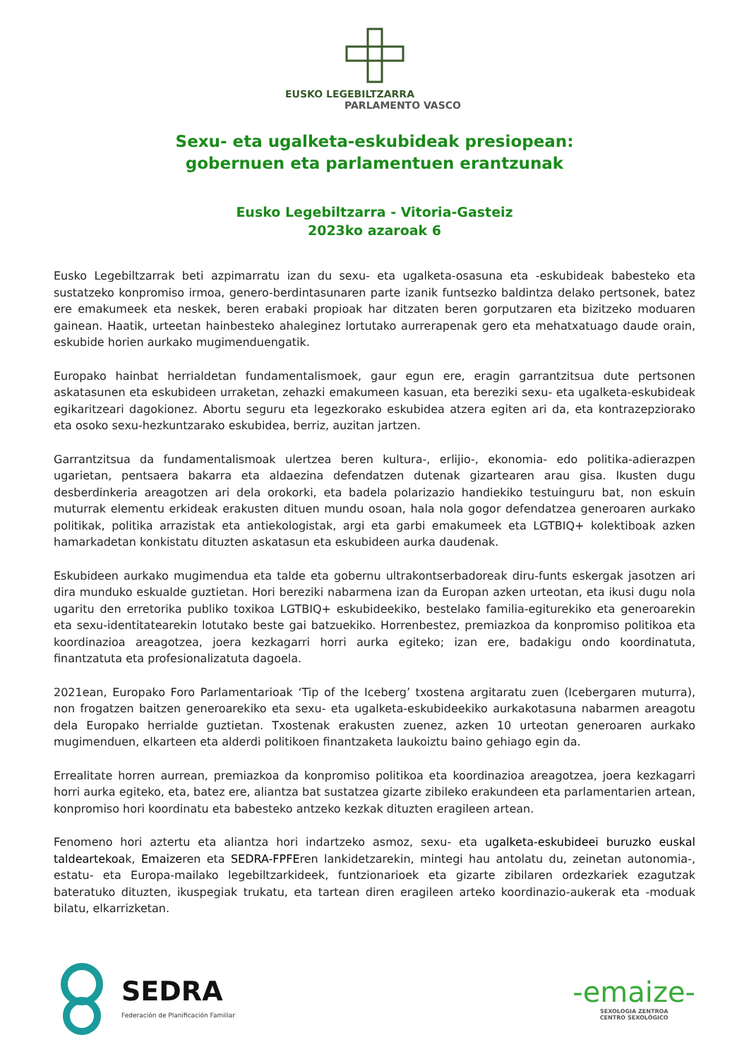EUSKO LEGEBILTZARRA
PARLAMENTO VASCO
Sexu- eta ugalketa-eskubideak presiopean:
gobernuen eta parlamentuen erantzunak
Eusko Legebiltzarra - Vitoria-Gasteiz
2023ko azaroak 6
Eusko Legebiltzarrak beti azpimarratu izan du sexu- eta ugalketa-osasuna eta -eskubideak babesteko eta sustatzeko konpromiso irmoa, genero-berdintasunaren parte izanik funtsezko baldintza delako pertsonek, batez ere emakumeek eta neskek, beren erabaki propioak har ditzaten beren gorputzaren eta bizitzeko moduaren gainean. Haatik, urteetan hainbesteko ahaleginez lortutako aurrerapenak gero eta mehatxatuago daude orain, eskubide horien aurkako mugimenduengatik.
Europako hainbat herrialdetan fundamentalismoek, gaur egun ere, eragin garrantzitsua dute pertsonen askatasunen eta eskubideen urraketan, zehazki emakumeen kasuan, eta bereziki sexu- eta ugalketa-eskubideak egikaritzeari dagokionez. Abortu seguru eta legezkorako eskubidea atzera egiten ari da, eta kontrazepziorako eta osoko sexu-hezkuntzarako eskubidea, berriz, auzitan jartzen.
Garrantzitsua da fundamentalismoak ulertzea beren kultura-, erlijio-, ekonomia- edo politika-adierazpen ugarietan, pentsaera bakarra eta aldaezina defendatzen dutenak gizartearen arau gisa. Ikusten dugu desberdinkeria areagotzen ari dela orokorki, eta badela polarizazio handiekiko testuinguru bat, non eskuin muturrak elementu erkideak erakusten dituen mundu osoan, hala nola gogor defendatzea generoaren aurkako politikak, politika arrazistak eta antiekologistak, argi eta garbi emakumeek eta LGTBIQ+ kolektiboak azken hamarkadetan konkistatu dituzten askatasun eta eskubideen aurka daudenak.
Eskubideen aurkako mugimendua eta talde eta gobernu ultrakontserbadoreak diru-funts eskergak jasotzen ari dira munduko eskualde guztietan. Hori bereziki nabarmena izan da Europan azken urteotan, eta ikusi dugu nola ugaritu den erretorika publiko toxikoa LGTBIQ+ eskubideekiko, bestelako familia-egiturekiko eta generoarekin eta sexu-identitatearekin lotutako beste gai batzuekiko. Horrenbestez, premiazkoa da konpromiso politikoa eta koordinazioa areagotzea, joera kezkagarri horri aurka egiteko; izan ere, badakigu ondo koordinatuta, finantzatuta eta profesionalizatuta dagoela.
2021ean, Europako Foro Parlamentarioak ‘Tip of the Iceberg’ txostena argitaratu zuen (Icebergaren muturra), non frogatzen baitzen generoarekiko eta sexu- eta ugalketa-eskubideekiko aurkakotasuna nabarmen areagotu dela Europako herrialde guztietan. Txostenak erakusten zuenez, azken 10 urteotan generoaren aurkako mugimenduen, elkarteen eta alderdi politikoen finantzaketa laukoiztu baino gehiago egin da.
Errealitate horren aurrean, premiazkoa da konpromiso politikoa eta koordinazioa areagotzea, joera kezkagarri horri aurka egiteko, eta, batez ere, aliantza bat sustatzea gizarte zibileko erakundeen eta parlamentarien artean, konpromiso hori koordinatu eta babesteko antzeko kezkak dituzten eragileen artean.
Fenomeno hori aztertu eta aliantza hori indartzeko asmoz, sexu- eta ugalketa-eskubideei buruzko euskal taldeartekoak, Emaizeren eta SEDRA-FPFEren lankidetzarekin, mintegi hau antolatu du, zeinetan autonomia-, estatu- eta Europa-mailako legebiltzarkideek, funtzionarioek eta gizarte zibilaren ordezkariek ezagutzak bateratuko dituzten, ikuspegiak trukatu, eta tartean diren eragileen arteko koordinazio-aukerak eta -moduak bilatu, elkarrizketan.
SEDRA
Federación de Planificación Familiar
-emaize-
SEXOLOGIA ZENTROA
CENTRO SEXOLÓGICO